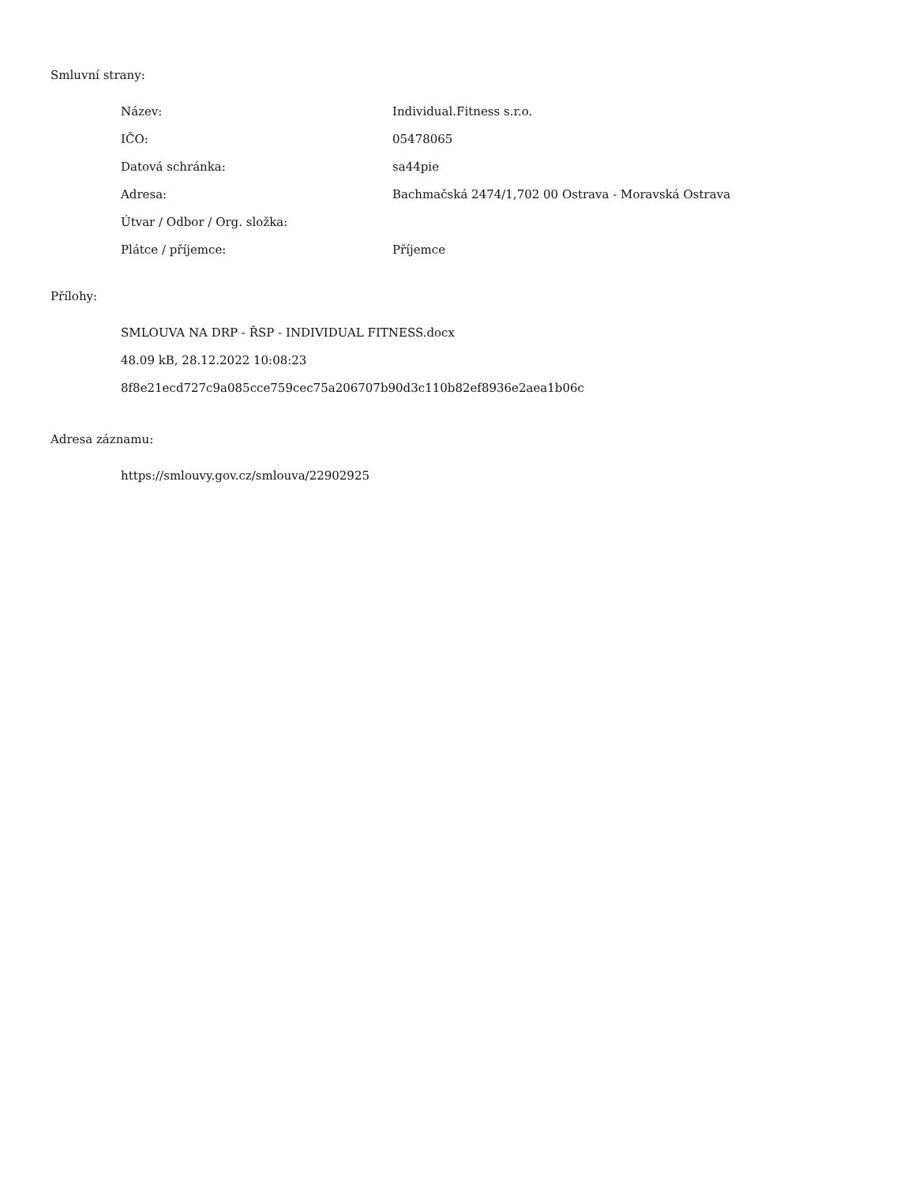Smluvní strany:
| Název: | Individual.Fitness s.r.o. |
| IČO: | 05478065 |
| Datová schránka: | sa44pie |
| Adresa: | Bachmačská 2474/1,702 00 Ostrava - Moravská Ostrava |
| Útvar / Odbor / Org. složka: | |
| Plátce / příjemce: | Příjemce |
Přílohy:
SMLOUVA NA DRP - ŘSP - INDIVIDUAL FITNESS.docx
48.09 kB, 28.12.2022 10:08:23
8f8e21ecd727c9a085cce759cec75a206707b90d3c110b82ef8936e2aea1b06c
Adresa záznamu:
https://smlouvy.gov.cz/smlouva/22902925